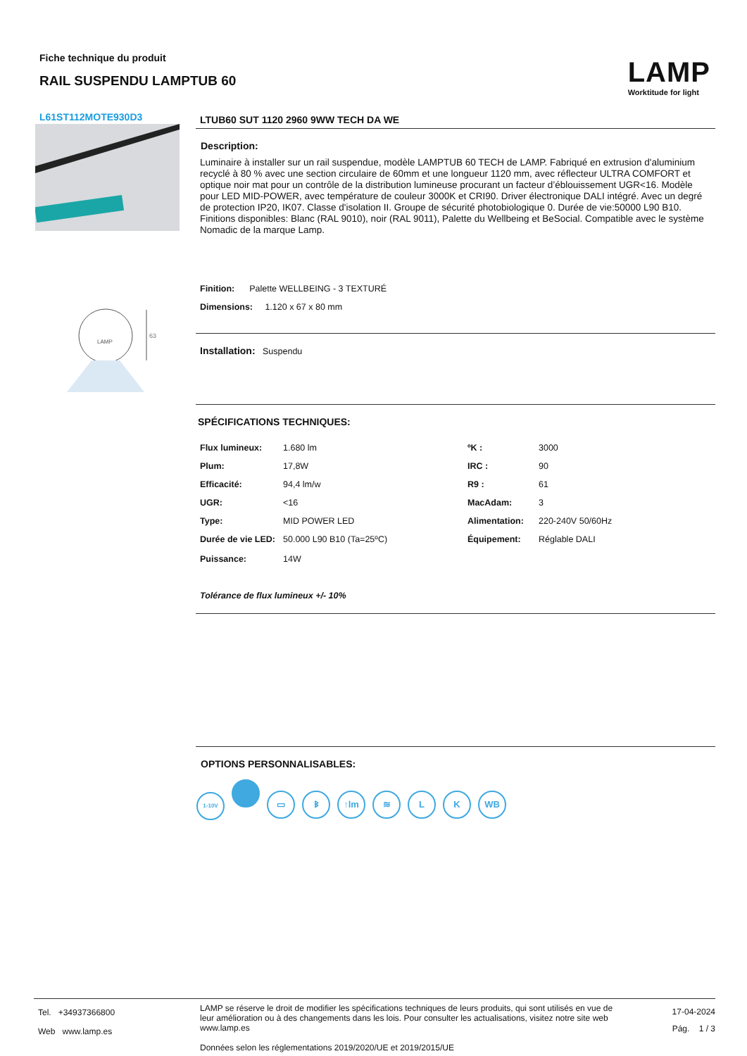Fiche technique du produit
RAIL SUSPENDU LAMPTUB 60
LAMP
Worktitude for light
L61ST112MOTE930D3
LAMP
63
LTUB60 SUT 1120 2960 9WW TECH DA WE
Description:
Luminaire à installer sur un rail suspendue, modèle LAMPTUB 60 TECH de LAMP. Fabriqué en extrusion d'aluminium recyclé à 80 % avec une section circulaire de 60mm et une longueur 1120 mm, avec réflecteur ULTRA COMFORT et optique noir mat pour un contrôle de la distribution lumineuse procurant un facteur d’éblouissement UGR<16. Modèle pour LED MID-POWER, avec température de couleur 3000K et CRI90. Driver électronique DALI intégré. Avec un degré de protection IP20, IK07. Classe d'isolation II. Groupe de sécurité photobiologique 0. Durée de vie:50000 L90 B10. Finitions disponibles: Blanc (RAL 9010), noir (RAL 9011), Palette du Wellbeing et BeSocial. Compatible avec le système Nomadic de la marque Lamp.
Finition: Palette WELLBEING - 3 TEXTURÉ
Dimensions: 1.120 x 67 x 80 mm
Installation: Suspendu
SPÉCIFICATIONS TECHNIQUES:
| Flux lumineux: | 1.680 lm | ºK : | 3000 |
| Plum: | 17,8W | IRC : | 90 |
| Efficacité: | 94,4 lm/w | R9 : | 61 |
| UGR: | <16 | MacAdam: | 3 |
| Type: | MID POWER LED | Alimentation: | 220-240V 50/60Hz |
| Durée de vie LED: | 50.000 L90 B10 (Ta=25ºC) | Équipement: | Réglable DALI |
| Puissance: | 14W | | |
Tolérance de flux lumineux +/- 10%
OPTIONS PERSONNALISABLES:
1-10V ▭ ᛒ ↑lm ≋ L K WB
Tel. +34937366800
Web www.lamp.es
LAMP se réserve le droit de modifier les spécifications techniques de leurs produits, qui sont utilisés en vue de leur amélioration ou à des changements dans les lois. Pour consulter les actualisations, visitez notre site web www.lamp.es
Données selon les réglementations 2019/2020/UE et 2019/2015/UE
17-04-2024
Pág. 1 / 3